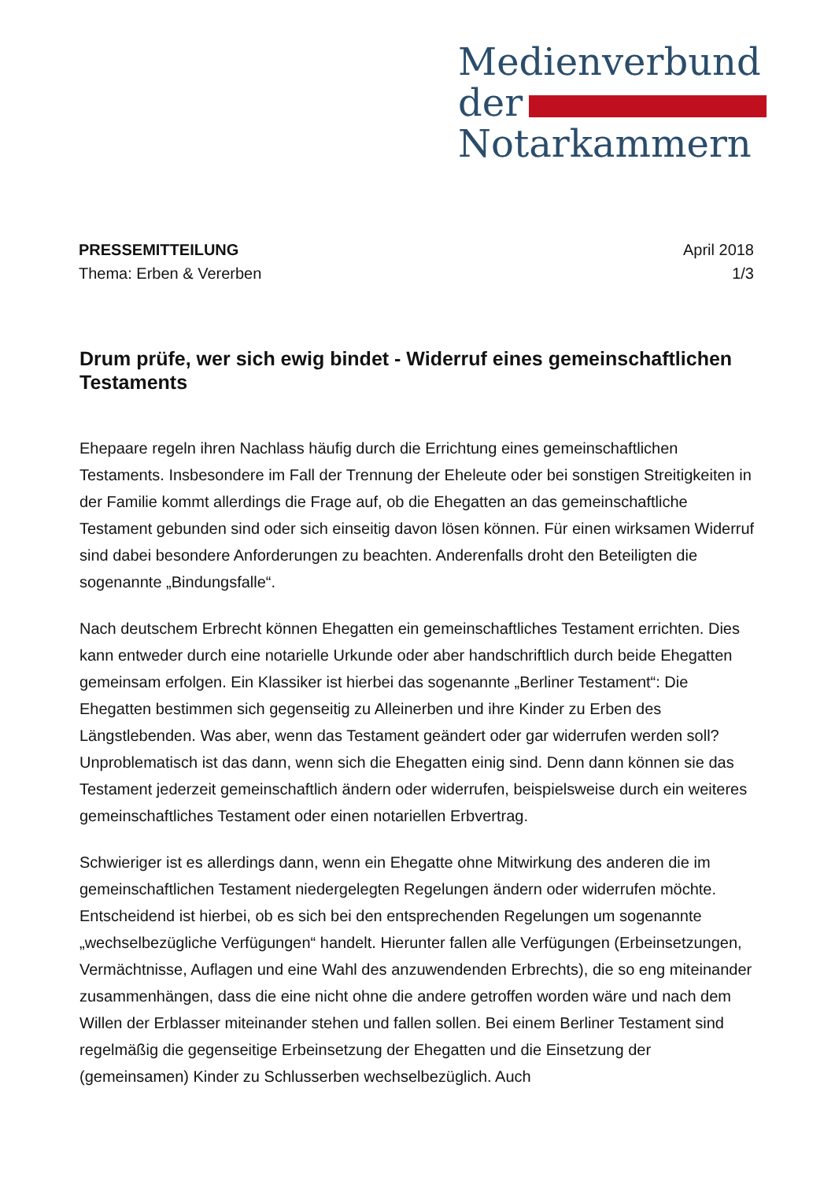Medienverbund
der
Notarkammern
PRESSEMITTEILUNG April 2018
Thema: Erben & Vererben 1/3
Drum prüfe, wer sich ewig bindet - Widerruf eines gemeinschaftlichen Testaments
Ehepaare regeln ihren Nachlass häufig durch die Errichtung eines gemeinschaftlichen Testaments. Insbesondere im Fall der Trennung der Eheleute oder bei sonstigen Streitigkeiten in der Familie kommt allerdings die Frage auf, ob die Ehegatten an das gemeinschaftliche Testament gebunden sind oder sich einseitig davon lösen können. Für einen wirksamen Widerruf sind dabei besondere Anforderungen zu beachten. Anderenfalls droht den Beteiligten die sogenannte „Bindungsfalle“.
Nach deutschem Erbrecht können Ehegatten ein gemeinschaftliches Testament errichten. Dies kann entweder durch eine notarielle Urkunde oder aber handschriftlich durch beide Ehegatten gemeinsam erfolgen. Ein Klassiker ist hierbei das sogenannte „Berliner Testament“: Die Ehegatten bestimmen sich gegenseitig zu Alleinerben und ihre Kinder zu Erben des Längstlebenden. Was aber, wenn das Testament geändert oder gar widerrufen werden soll? Unproblematisch ist das dann, wenn sich die Ehegatten einig sind. Denn dann können sie das Testament jederzeit gemeinschaftlich ändern oder widerrufen, beispielsweise durch ein weiteres gemeinschaftliches Testament oder einen notariellen Erbvertrag.
Schwieriger ist es allerdings dann, wenn ein Ehegatte ohne Mitwirkung des anderen die im gemeinschaftlichen Testament niedergelegten Regelungen ändern oder widerrufen möchte. Entscheidend ist hierbei, ob es sich bei den entsprechenden Regelungen um sogenannte „wechselbezügliche Verfügungen“ handelt. Hierunter fallen alle Verfügungen (Erbeinsetzungen, Vermächtnisse, Auflagen und eine Wahl des anzuwendenden Erbrechts), die so eng miteinander zusammenhängen, dass die eine nicht ohne die andere getroffen worden wäre und nach dem Willen der Erblasser miteinander stehen und fallen sollen. Bei einem Berliner Testament sind regelmäßig die gegenseitige Erbeinsetzung der Ehegatten und die Einsetzung der (gemeinsamen) Kinder zu Schlusserben wechselbezüglich. Auch